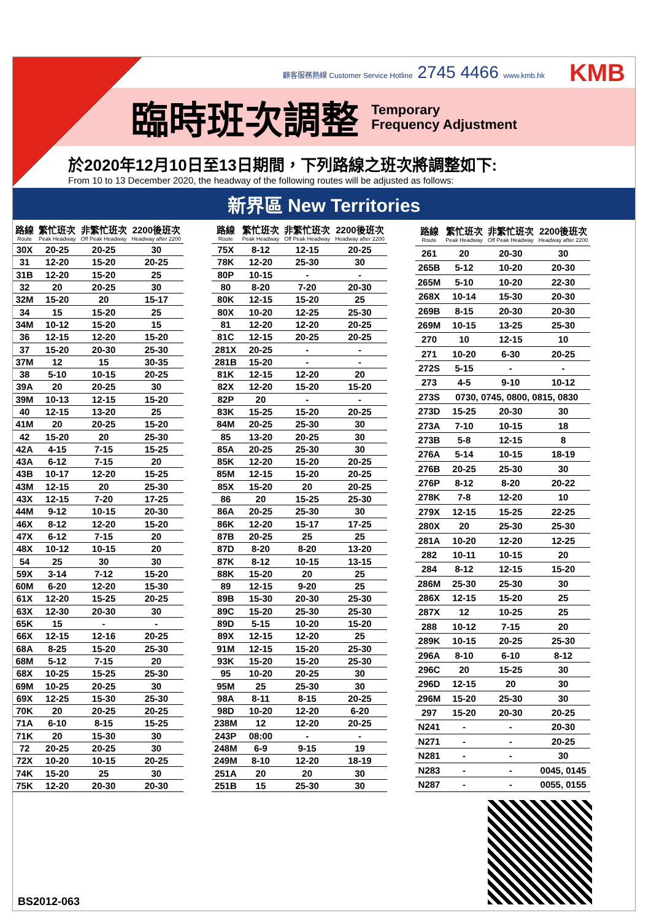顧客服務熱線 Customer Service Hotline 2745 4466 www.kmb.hk
KMB
臨時班次調整
Temporary
Frequency Adjustment
於2020年12月10日至13日期間，下列路線之班次將調整如下:
From 10 to 13 December 2020, the headway of the following routes will be adjusted as follows:
新界區 New Territories
| 路線 Route | 繁忙班次 Peak Headway | 非繁忙班次 Off Peak Headway | 2200後班次 Headway after 2200 |
| --- | --- | --- | --- |
| 30X | 20-25 | 20-25 | 30 |
| 31 | 12-20 | 15-20 | 20-25 |
| 31B | 12-20 | 15-20 | 25 |
| 32 | 20 | 20-25 | 30 |
| 32M | 15-20 | 20 | 15-17 |
| 34 | 15 | 15-20 | 25 |
| 34M | 10-12 | 15-20 | 15 |
| 36 | 12-15 | 12-20 | 15-20 |
| 37 | 15-20 | 20-30 | 25-30 |
| 37M | 12 | 15 | 30-35 |
| 38 | 5-10 | 10-15 | 20-25 |
| 39A | 20 | 20-25 | 30 |
| 39M | 10-13 | 12-15 | 15-20 |
| 40 | 12-15 | 13-20 | 25 |
| 41M | 20 | 20-25 | 15-20 |
| 42 | 15-20 | 20 | 25-30 |
| 42A | 4-15 | 7-15 | 15-25 |
| 43A | 6-12 | 7-15 | 20 |
| 43B | 10-17 | 12-20 | 15-25 |
| 43M | 12-15 | 20 | 25-30 |
| 43X | 12-15 | 7-20 | 17-25 |
| 44M | 9-12 | 10-15 | 20-30 |
| 46X | 8-12 | 12-20 | 15-20 |
| 47X | 6-12 | 7-15 | 20 |
| 48X | 10-12 | 10-15 | 20 |
| 54 | 25 | 30 | 30 |
| 59X | 3-14 | 7-12 | 15-20 |
| 60M | 6-20 | 12-20 | 15-30 |
| 61X | 12-20 | 15-25 | 20-25 |
| 63X | 12-30 | 20-30 | 30 |
| 65K | 15 | - | - |
| 66X | 12-15 | 12-16 | 20-25 |
| 68A | 8-25 | 15-20 | 25-30 |
| 68M | 5-12 | 7-15 | 20 |
| 68X | 10-25 | 15-25 | 25-30 |
| 69M | 10-25 | 20-25 | 30 |
| 69X | 12-25 | 15-30 | 25-30 |
| 70K | 20 | 20-25 | 20-25 |
| 71A | 6-10 | 8-15 | 15-25 |
| 71K | 20 | 15-30 | 30 |
| 72 | 20-25 | 20-25 | 30 |
| 72X | 10-20 | 10-15 | 20-25 |
| 74K | 15-20 | 25 | 30 |
| 75K | 12-20 | 20-30 | 20-30 |
| 路線 Route | 繁忙班次 Peak Headway | 非繁忙班次 Off Peak Headway | 2200後班次 Headway after 2200 |
| --- | --- | --- | --- |
| 75X | 8-12 | 12-15 | 20-25 |
| 78K | 12-20 | 25-30 | 30 |
| 80P | 10-15 | - | - |
| 80 | 8-20 | 7-20 | 20-30 |
| 80K | 12-15 | 15-20 | 25 |
| 80X | 10-20 | 12-25 | 25-30 |
| 81 | 12-20 | 12-20 | 20-25 |
| 81C | 12-15 | 20-25 | 20-25 |
| 281X | 20-25 | - | - |
| 281B | 15-20 | - | - |
| 81K | 12-15 | 12-20 | 20 |
| 82X | 12-20 | 15-20 | 15-20 |
| 82P | 20 | - | - |
| 83K | 15-25 | 15-20 | 20-25 |
| 84M | 20-25 | 25-30 | 30 |
| 85 | 13-20 | 20-25 | 30 |
| 85A | 20-25 | 25-30 | 30 |
| 85K | 12-20 | 15-20 | 20-25 |
| 85M | 12-15 | 15-20 | 20-25 |
| 85X | 15-20 | 20 | 20-25 |
| 86 | 20 | 15-25 | 25-30 |
| 86A | 20-25 | 25-30 | 30 |
| 86K | 12-20 | 15-17 | 17-25 |
| 87B | 20-25 | 25 | 25 |
| 87D | 8-20 | 8-20 | 13-20 |
| 87K | 8-12 | 10-15 | 13-15 |
| 88K | 15-20 | 20 | 25 |
| 89 | 12-15 | 9-20 | 25 |
| 89B | 15-30 | 20-30 | 25-30 |
| 89C | 15-20 | 25-30 | 25-30 |
| 89D | 5-15 | 10-20 | 15-20 |
| 89X | 12-15 | 12-20 | 25 |
| 91M | 12-15 | 15-20 | 25-30 |
| 93K | 15-20 | 15-20 | 25-30 |
| 95 | 10-20 | 20-25 | 30 |
| 95M | 25 | 25-30 | 30 |
| 98A | 8-11 | 8-15 | 20-25 |
| 98D | 10-20 | 12-20 | 6-20 |
| 238M | 12 | 12-20 | 20-25 |
| 243P | 08:00 | - | - |
| 248M | 6-9 | 9-15 | 19 |
| 249M | 8-10 | 12-20 | 18-19 |
| 251A | 20 | 20 | 30 |
| 251B | 15 | 25-30 | 30 |
| 路線 Route | 繁忙班次 Peak Headway | 非繁忙班次 Off Peak Headway | 2200後班次 Headway after 2200 |
| --- | --- | --- | --- |
| 261 | 20 | 20-30 | 30 |
| 265B | 5-12 | 10-20 | 20-30 |
| 265M | 5-10 | 10-20 | 22-30 |
| 268X | 10-14 | 15-30 | 20-30 |
| 269B | 8-15 | 20-30 | 20-30 |
| 269M | 10-15 | 13-25 | 25-30 |
| 270 | 10 | 12-15 | 10 |
| 271 | 10-20 | 6-30 | 20-25 |
| 272S | 5-15 | - | - |
| 273 | 4-5 | 9-10 | 10-12 |
| 273S | 0730, 0745, 0800, 0815, 0830 | | |
| 273D | 15-25 | 20-30 | 30 |
| 273A | 7-10 | 10-15 | 18 |
| 273B | 5-8 | 12-15 | 8 |
| 276A | 5-14 | 10-15 | 18-19 |
| 276B | 20-25 | 25-30 | 30 |
| 276P | 8-12 | 8-20 | 20-22 |
| 278K | 7-8 | 12-20 | 10 |
| 279X | 12-15 | 15-25 | 22-25 |
| 280X | 20 | 25-30 | 25-30 |
| 281A | 10-20 | 12-20 | 12-25 |
| 282 | 10-11 | 10-15 | 20 |
| 284 | 8-12 | 12-15 | 15-20 |
| 286M | 25-30 | 25-30 | 30 |
| 286X | 12-15 | 15-20 | 25 |
| 287X | 12 | 10-25 | 25 |
| 288 | 10-12 | 7-15 | 20 |
| 289K | 10-15 | 20-25 | 25-30 |
| 296A | 8-10 | 6-10 | 8-12 |
| 296C | 20 | 15-25 | 30 |
| 296D | 12-15 | 20 | 30 |
| 296M | 15-20 | 25-30 | 30 |
| 297 | 15-20 | 20-30 | 20-25 |
| N241 | - | - | 20-30 |
| N271 | - | - | 20-25 |
| N281 | - | - | 30 |
| N283 | - | - | 0045, 0145 |
| N287 | - | - | 0055, 0155 |
BS2012-063